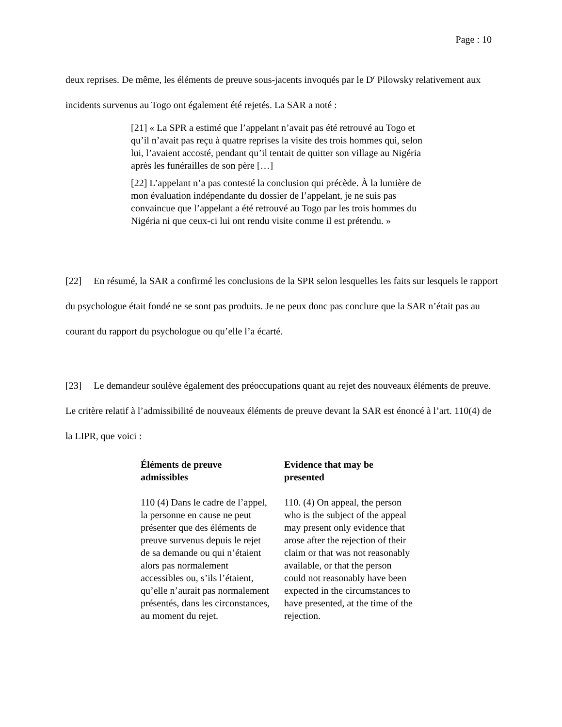Page : 10
deux reprises. De même, les éléments de preuve sous-jacents invoqués par le D<sup>r</sup> Pilowsky relativement aux incidents survenus au Togo ont également été rejetés. La SAR a noté :
[21] « La SPR a estimé que l’appelant n’avait pas été retrouvé au Togo et qu’il n’avait pas reçu à quatre reprises la visite des trois hommes qui, selon lui, l’avaient accosté, pendant qu’il tentait de quitter son village au Nigéria après les funérailles de son père […]
[22] L’appelant n’a pas contesté la conclusion qui précède. À la lumière de mon évaluation indépendante du dossier de l’appelant, je ne suis pas convaincue que l’appelant a été retrouvé au Togo par les trois hommes du Nigéria ni que ceux-ci lui ont rendu visite comme il est prétendu. »
[22] En résumé, la SAR a confirmé les conclusions de la SPR selon lesquelles les faits sur lesquels le rapport du psychologue était fondé ne se sont pas produits. Je ne peux donc pas conclure que la SAR n’était pas au courant du rapport du psychologue ou qu’elle l’a écarté.
[23] Le demandeur soulève également des préoccupations quant au rejet des nouveaux éléments de preuve. Le critère relatif à l’admissibilité de nouveaux éléments de preuve devant la SAR est énoncé à l’art. 110(4) de la LIPR, que voici :
Éléments de preuve admissibles
110 (4) Dans le cadre de l’appel, la personne en cause ne peut présenter que des éléments de preuve survenus depuis le rejet de sa demande ou qui n’étaient alors pas normalement accessibles ou, s’ils l’étaient, qu’elle n’aurait pas normalement présentés, dans les circonstances, au moment du rejet.
Evidence that may be presented
110. (4) On appeal, the person who is the subject of the appeal may present only evidence that arose after the rejection of their claim or that was not reasonably available, or that the person could not reasonably have been expected in the circumstances to have presented, at the time of the rejection.